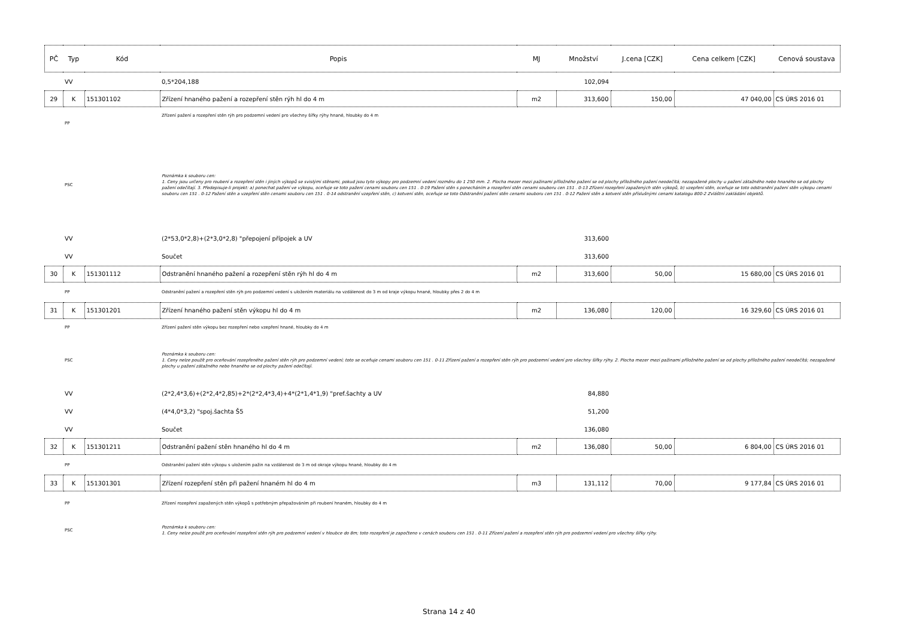| PČ | Typ | Kód | Popis | MJ | Množství | J.cena [CZK] | Cena celkem [CZK] | Cenová soustava |
| --- | --- | --- | --- | --- | --- | --- | --- | --- |
| | VV | | 0,5*204,188 | | 102,094 | | | |
| 29 | K | 151301102 | Zřízení hnaného pažení a rozepření stěn rýh hl do 4 m | m2 | 313,600 | 150,00 | 47 040,00 | CS ÚRS 2016 01 |
| | PP | | Zřízení pažení a rozepření stěn rýh pro podzemní vedení pro všechny šířky rýhy hnané, hloubky do 4 m | | | | | |
| | PSC | | Poznámka k souboru cen: 1. Ceny jsou určeny pro roubení a rozepření stěn i jiných výkopů se svislými stěnami, pokud jsou tyto výkopy pro podzemní vedení rozměru do 1 250 mm. 2. Plocha mezer mezi pažinami příložného pažení se od plochy příložného pažení neodečítá; nezapažené plochy u pažení zátažného nebo hnaného se od plochy pažení odečítají. 3. Předepisuje-li projekt: a) ponechat pažení ve výkopu, oceňuje se toto pažení cenami souboru cen 151 . 0-19 Pažení stěn s ponecháním a rozepření stěn cenami souboru cen 151 . 0-13 Zřízení rozepření zapažených stěn výkopů, b) vzepření stěn, oceňuje se toto odstranění pažení stěn výkopu cenami souboru cen 151 . 0-12 Pažení stěn a vzepření stěn cenami souboru cen 151 . 0-14 odstranění vzepření stěn, c) kotvení stěn, oceňuje se toto Odstranění pažení stěn cenami souboru cen 151 . 0-12 Pažení stěn a kotvení stěn příslušnými cenami katalogu 800-2 Zvláštní zakládání objektů. | | | | | |
| | VV | | (2*53,0*2,8)+(2*3,0*2,8) "přepojení přípojek a UV | | 313,600 | | | |
| | VV | | Součet | | 313,600 | | | |
| 30 | K | 151301112 | Odstranění hnaného pažení a rozepření stěn rýh hl do 4 m | m2 | 313,600 | 50,00 | 15 680,00 | CS ÚRS 2016 01 |
| | PP | | Odstranění pažení a rozepření stěn rýh pro podzemní vedení s uložením materiálu na vzdálenost do 3 m od kraje výkopu hnané, hloubky přes 2 do 4 m | | | | | |
| 31 | K | 151301201 | Zřízení hnaného pažení stěn výkopu hl do 4 m | m2 | 136,080 | 120,00 | 16 329,60 | CS ÚRS 2016 01 |
| | PP | | Zřízení pažení stěn výkopu bez rozepření nebo vzepření hnané, hloubky do 4 m | | | | | |
| | PSC | | Poznámka k souboru cen: 1. Ceny nelze použít pro oceňování rozepřeného pažení stěn rýh pro podzemní vedení; toto se oceňuje cenami souboru cen 151 . 0-11 Zřízení pažení a rozepření stěn rýh pro podzemní vedení pro všechny šířky rýhy. 2. Plocha mezer mezi pažinami příložného pažení se od plochy příložného pažení neodečítá; nezapažené plochy u pažení zátažného nebo hnaného se od plochy pažení odečítají. | | | | | |
| | VV | | (2*2,4*3,6)+(2*2,4*2,85)+2*(2*2,4*3,4)+4*(2*1,4*1,9) "pref.šachty a UV | | 84,880 | | | |
| | VV | | (4*4,0*3,2) "spoj.šachta Š5 | | 51,200 | | | |
| | VV | | Součet | | 136,080 | | | |
| 32 | K | 151301211 | Odstranění pažení stěn hnaného hl do 4 m | m2 | 136,080 | 50,00 | 6 804,00 | CS ÚRS 2016 01 |
| | PP | | Odstranění pažení stěn výkopu s uložením pažin na vzdálenost do 3 m od okraje výkopu hnané, hloubky do 4 m | | | | | |
| 33 | K | 151301301 | Zřízení rozepření stěn při pažení hnaném hl do 4 m | m3 | 131,112 | 70,00 | 9 177,84 | CS ÚRS 2016 01 |
| | PP | | Zřízení rozepření zapažených stěn výkopů s potřebným přepažováním při roubení hnaném, hloubky do 4 m | | | | | |
| | PSC | | Poznámka k souboru cen: 1. Ceny nelze použít pro oceňování rozepření stěn rýh pro podzemní vedení v hloubce do 8m; toto rozepření je započteno v cenách souboru cen 151 . 0-11 Zřízení pažení a rozepření stěn rýh pro podzemní vedení pro všechny šířky rýhy. | | | | | |
Strana 14 z 40